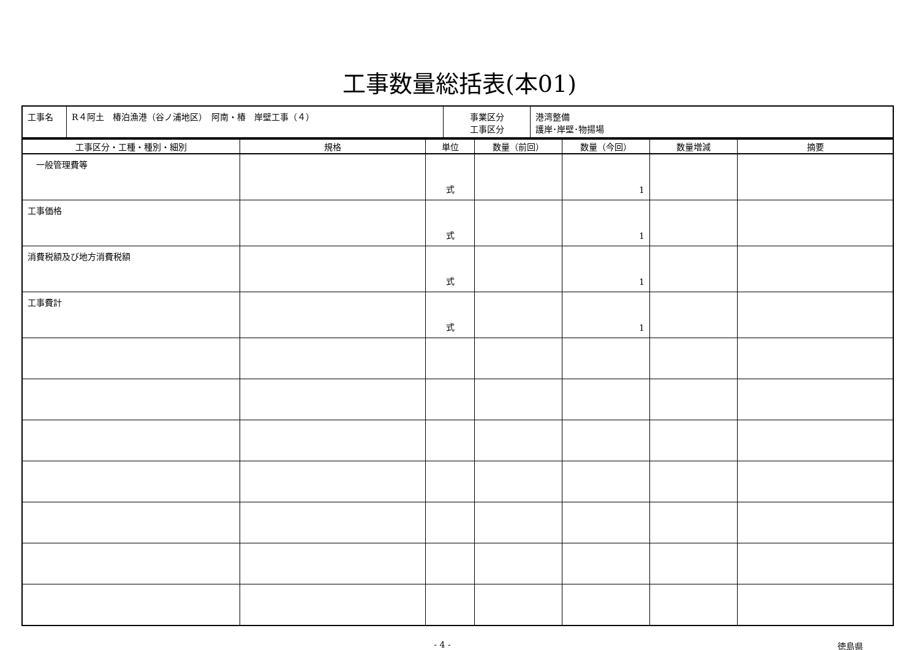工事数量総括表(本01)
| 工事名 | R４阿土 椿泊漁港（谷ノ浦地区） 阿南・椿 岸壁工事（４） | 事業区分 工事区分 | 港湾整備 護岸･岸壁･物揚場 |
| 工事区分・工種・種別・細別 | 規格 | 単位 | 数量（前回） | 数量（今回） | 数量増減 | 摘要 |
| --- | --- | --- | --- | --- | --- | --- |
| 一般管理費等 | | 式 | | 1 | | |
| 工事価格 | | 式 | | 1 | | |
| 消費税額及び地方消費税額 | | 式 | | 1 | | |
| 工事費計 | | 式 | | 1 | | |
- 4 - 徳島県